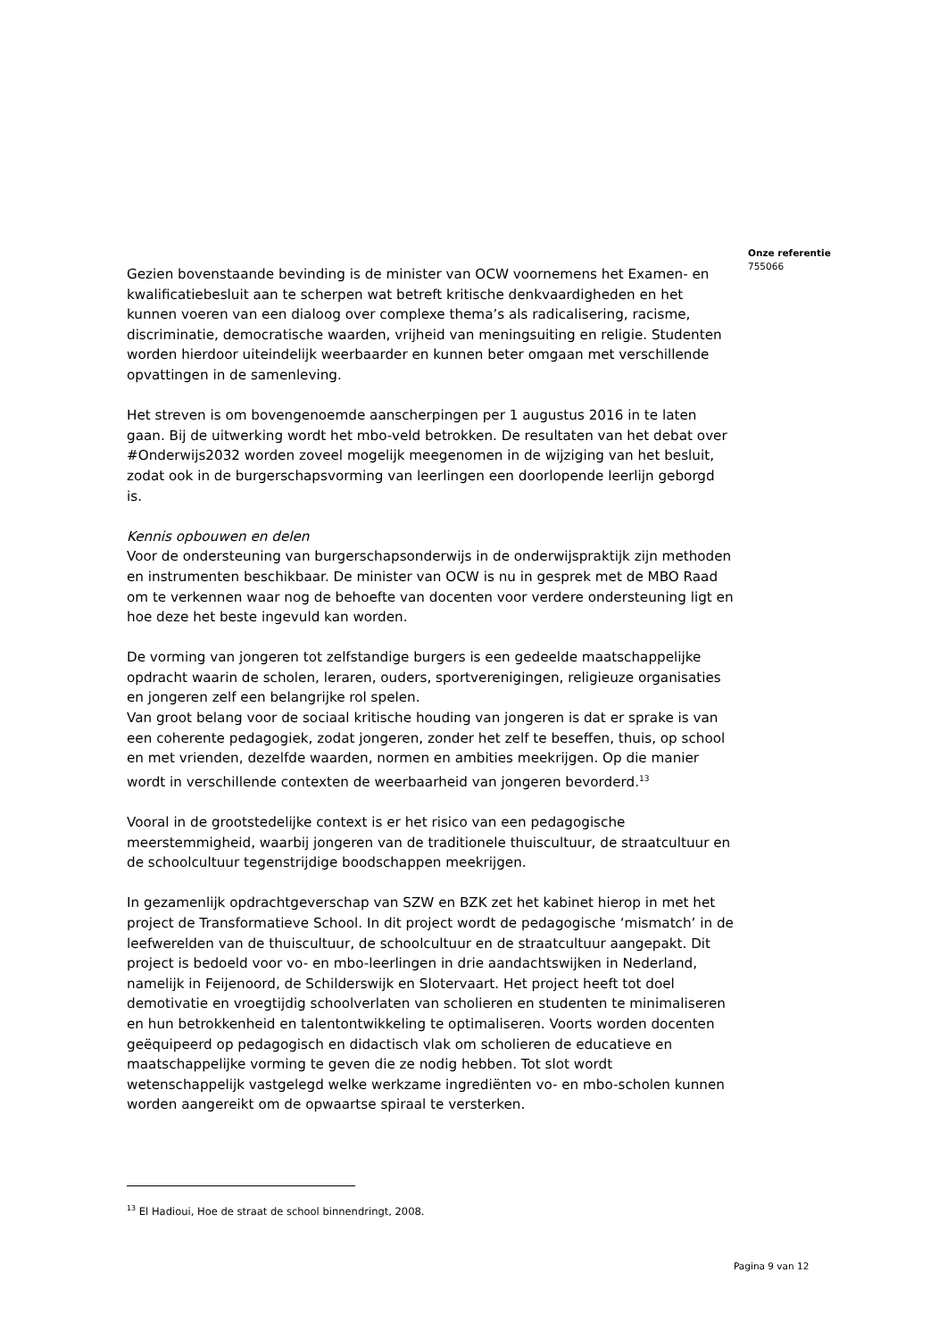Gezien bovenstaande bevinding is de minister van OCW voornemens het Examen- en kwalificatiebesluit aan te scherpen wat betreft kritische denkvaardigheden en het kunnen voeren van een dialoog over complexe thema’s als radicalisering, racisme, discriminatie, democratische waarden, vrijheid van meningsuiting en religie. Studenten worden hierdoor uiteindelijk weerbaarder en kunnen beter omgaan met verschillende opvattingen in de samenleving.
Het streven is om bovengenoemde aanscherpingen per 1 augustus 2016 in te laten gaan. Bij de uitwerking wordt het mbo-veld betrokken. De resultaten van het debat over #Onderwijs2032 worden zoveel mogelijk meegenomen in de wijziging van het besluit, zodat ook in de burgerschapsvorming van leerlingen een doorlopende leerlijn geborgd is.
Kennis opbouwen en delen
Voor de ondersteuning van burgerschapsonderwijs in de onderwijspraktijk zijn methoden en instrumenten beschikbaar. De minister van OCW is nu in gesprek met de MBO Raad om te verkennen waar nog de behoefte van docenten voor verdere ondersteuning ligt en hoe deze het beste ingevuld kan worden.
De vorming van jongeren tot zelfstandige burgers is een gedeelde maatschappelijke opdracht waarin de scholen, leraren, ouders, sportverenigingen, religieuze organisaties en jongeren zelf een belangrijke rol spelen.
Van groot belang voor de sociaal kritische houding van jongeren is dat er sprake is van een coherente pedagogiek, zodat jongeren, zonder het zelf te beseffen, thuis, op school en met vrienden, dezelfde waarden, normen en ambities meekrijgen. Op die manier wordt in verschillende contexten de weerbaarheid van jongeren bevorderd.<sup>13</sup>
Vooral in de grootstedelijke context is er het risico van een pedagogische meerstemmigheid, waarbij jongeren van de traditionele thuiscultuur, de straatcultuur en de schoolcultuur tegenstrijdige boodschappen meekrijgen.
In gezamenlijk opdrachtgeverschap van SZW en BZK zet het kabinet hierop in met het project de Transformatieve School. In dit project wordt de pedagogische ‘mismatch’ in de leefwerelden van de thuiscultuur, de schoolcultuur en de straatcultuur aangepakt. Dit project is bedoeld voor vo- en mbo-leerlingen in drie aandachtswijken in Nederland, namelijk in Feijenoord, de Schilderswijk en Slotervaart. Het project heeft tot doel demotivatie en vroegtijdig schoolverlaten van scholieren en studenten te minimaliseren en hun betrokkenheid en talentontwikkeling te optimaliseren. Voorts worden docenten geëquipeerd op pedagogisch en didactisch vlak om scholieren de educatieve en maatschappelijke vorming te geven die ze nodig hebben. Tot slot wordt wetenschappelijk vastgelegd welke werkzame ingrediënten vo- en mbo-scholen kunnen worden aangereikt om de opwaartse spiraal te versterken.
Onze referentie
755066
<sup>13</sup> El Hadioui, Hoe de straat de school binnendringt, 2008.
Pagina 9 van 12